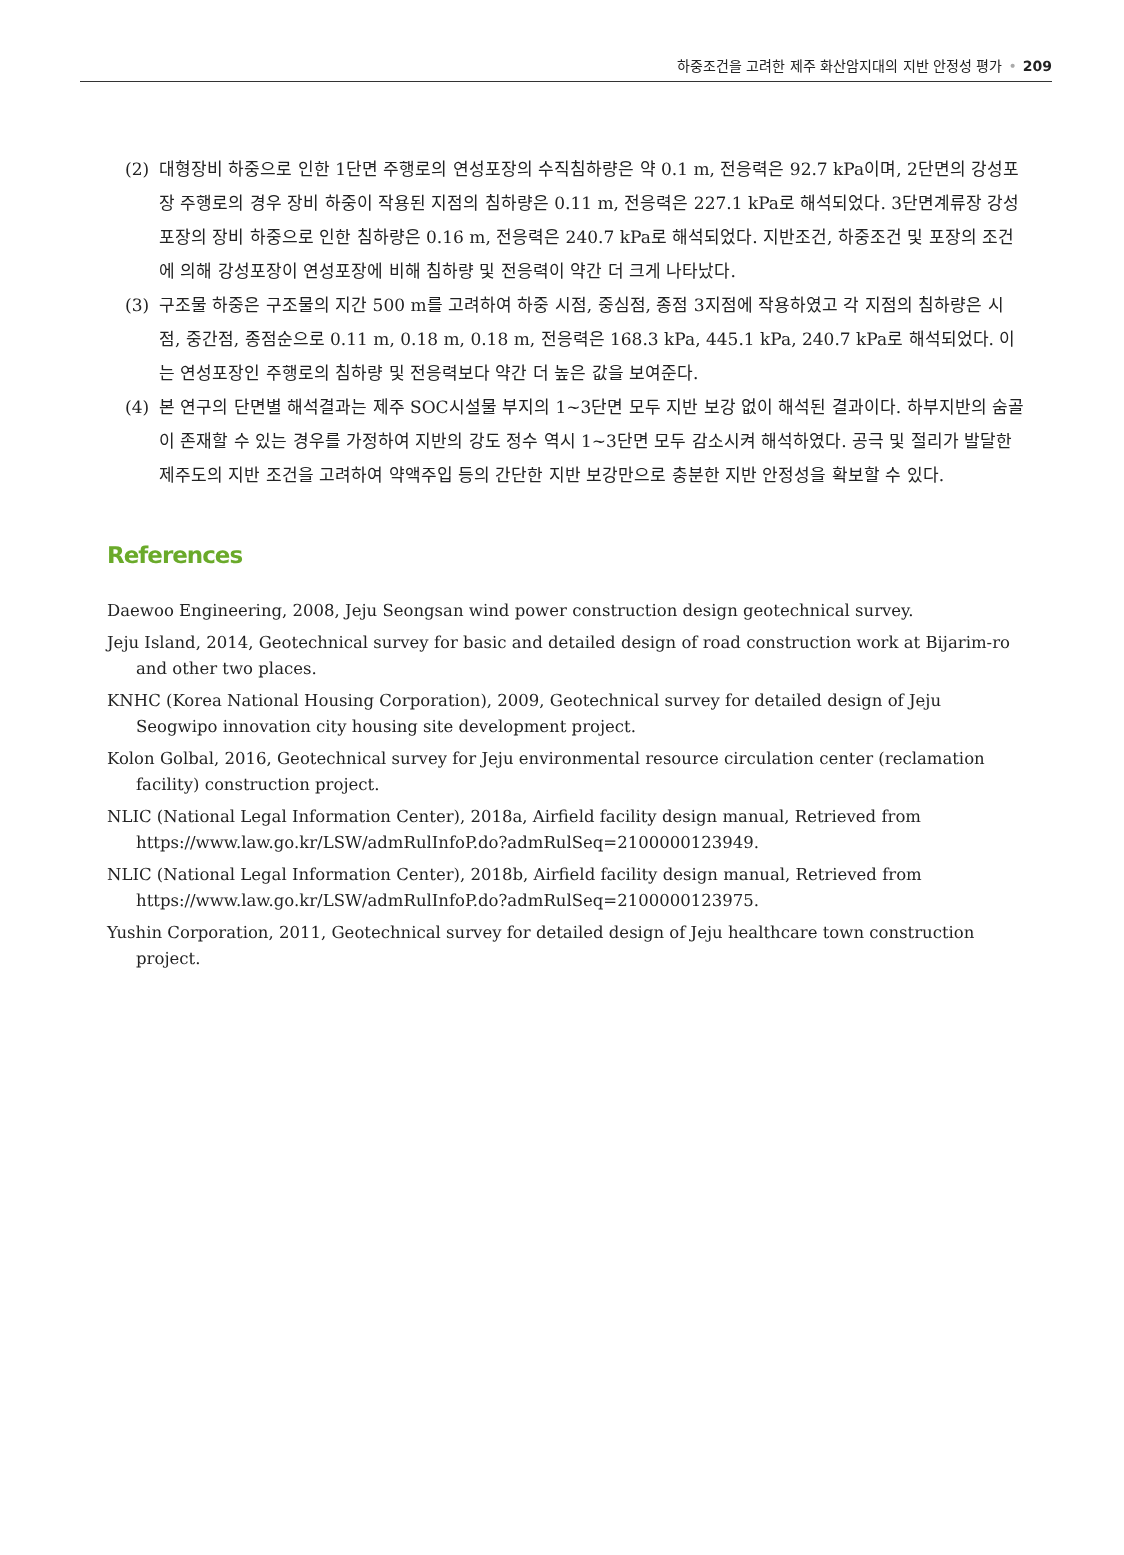하중조건을 고려한 제주 화산암지대의 지반 안정성 평가 • 209
(2) 대형장비 하중으로 인한 1단면 주행로의 연성포장의 수직침하량은 약 0.1 m, 전응력은 92.7 kPa이며, 2단면의 강성포장 주행로의 경우 장비 하중이 작용된 지점의 침하량은 0.11 m, 전응력은 227.1 kPa로 해석되었다. 3단면계류장 강성포장의 장비 하중으로 인한 침하량은 0.16 m, 전응력은 240.7 kPa로 해석되었다. 지반조건, 하중조건 및 포장의 조건에 의해 강성포장이 연성포장에 비해 침하량 및 전응력이 약간 더 크게 나타났다.
(3) 구조물 하중은 구조물의 지간 500 m를 고려하여 하중 시점, 중심점, 종점 3지점에 작용하였고 각 지점의 침하량은 시점, 중간점, 종점순으로 0.11 m, 0.18 m, 0.18 m, 전응력은 168.3 kPa, 445.1 kPa, 240.7 kPa로 해석되었다. 이는 연성포장인 주행로의 침하량 및 전응력보다 약간 더 높은 값을 보여준다.
(4) 본 연구의 단면별 해석결과는 제주 SOC시설물 부지의 1~3단면 모두 지반 보강 없이 해석된 결과이다. 하부지반의 숨골이 존재할 수 있는 경우를 가정하여 지반의 강도 정수 역시 1~3단면 모두 감소시켜 해석하였다. 공극 및 절리가 발달한 제주도의 지반 조건을 고려하여 약액주입 등의 간단한 지반 보강만으로 충분한 지반 안정성을 확보할 수 있다.
References
Daewoo Engineering, 2008, Jeju Seongsan wind power construction design geotechnical survey.
Jeju Island, 2014, Geotechnical survey for basic and detailed design of road construction work at Bijarim-ro and other two places.
KNHC (Korea National Housing Corporation), 2009, Geotechnical survey for detailed design of Jeju Seogwipo innovation city housing site development project.
Kolon Golbal, 2016, Geotechnical survey for Jeju environmental resource circulation center (reclamation facility) construction project.
NLIC (National Legal Information Center), 2018a, Airfield facility design manual, Retrieved from https://www.law.go.kr/LSW/admRulInfoP.do?admRulSeq=2100000123949.
NLIC (National Legal Information Center), 2018b, Airfield facility design manual, Retrieved from https://www.law.go.kr/LSW/admRulInfoP.do?admRulSeq=2100000123975.
Yushin Corporation, 2011, Geotechnical survey for detailed design of Jeju healthcare town construction project.